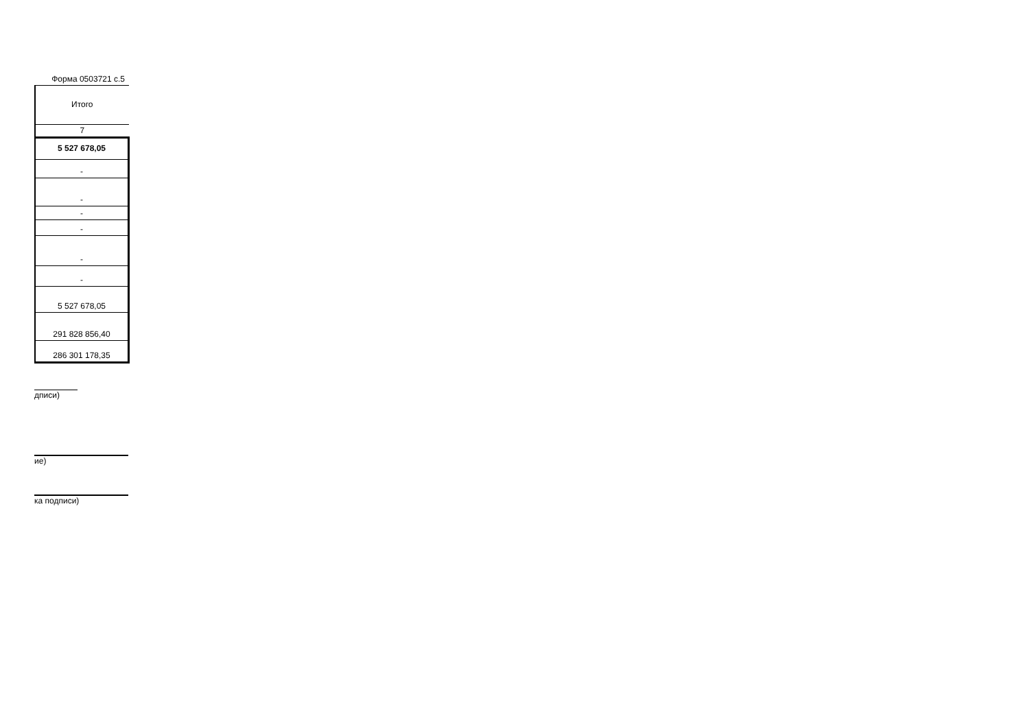Форма 0503721 с.5
| Итого |
| 7 |
| 5 527 678,05 |
| - |
| - |
| - |
| - |
| - |
| - |
| 5 527 678,05 |
| 291 828 856,40 |
| 286 301 178,35 |
дписи)
ие)
ка подписи)